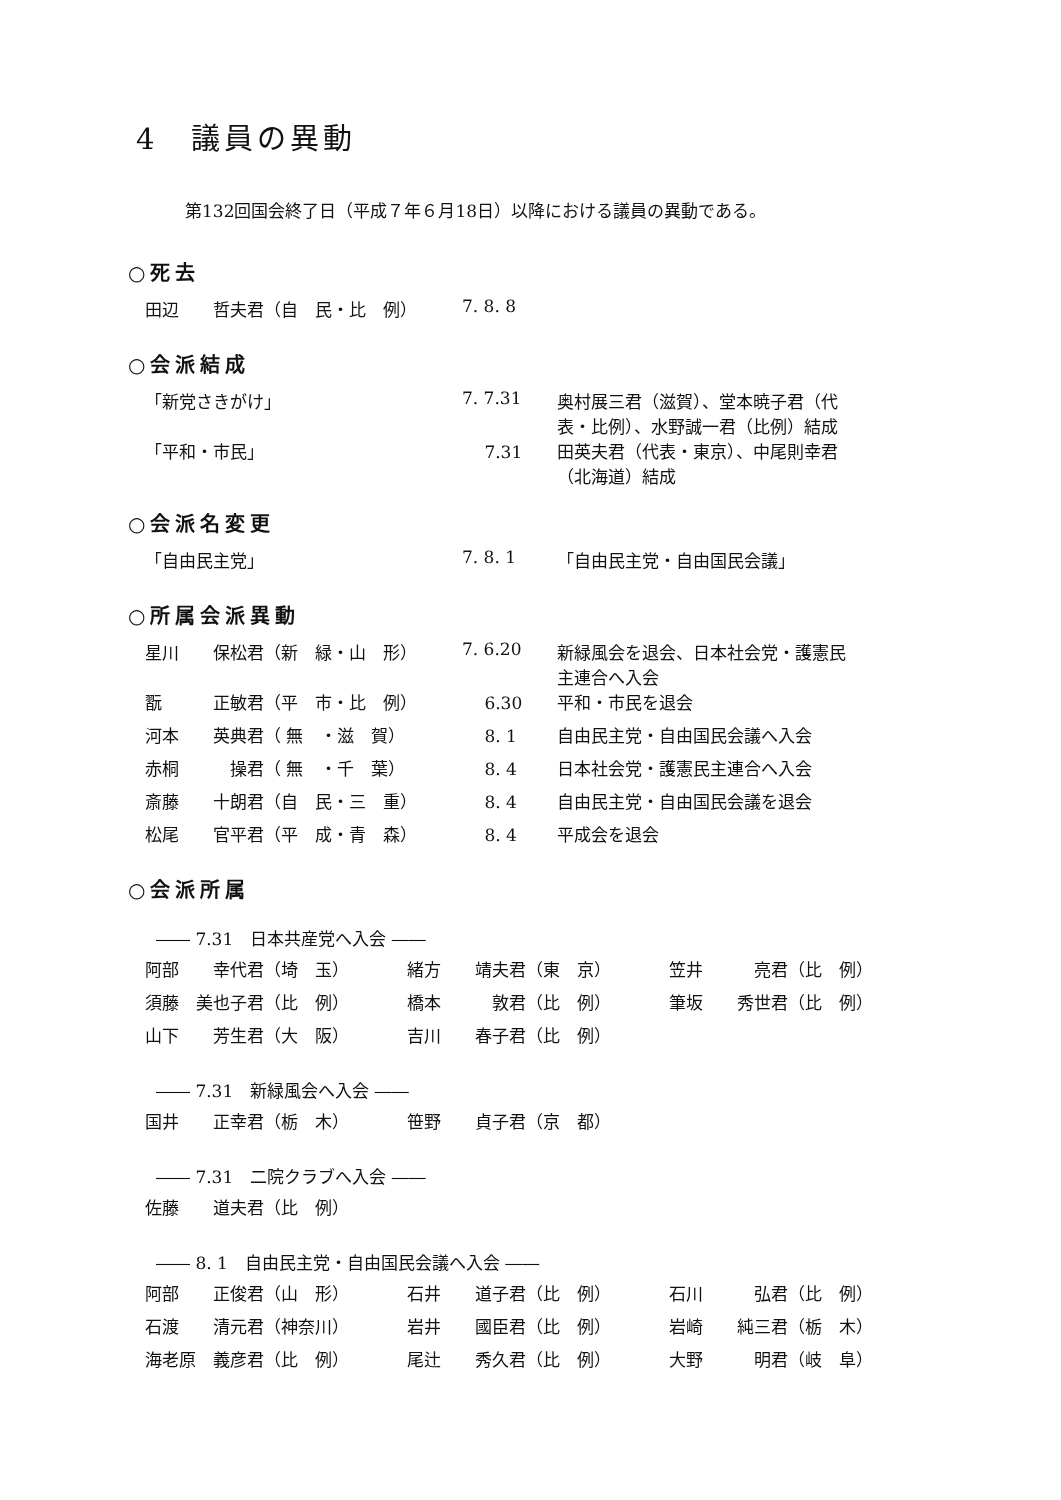4　議員の異動
第132回国会終了日（平成７年６月18日）以降における議員の異動である。
○死去
| 田辺 哲夫君（自 民・比 例） | 7. 8. 8 | |
○会派結成
| 「新党さきがけ」 | 7. 7.31 | 奥村展三君（滋賀）、堂本暁子君（代 表・比例）、水野誠一君（比例）結成 |
| 「平和・市民」 | 7.31 | 田英夫君（代表・東京）、中尾則幸君 （北海道）結成 |
○会派名変更
| 「自由民主党」 | 7. 8. 1 | 「自由民主党・自由国民会議」 |
○所属会派異動
| 星川 保松君（新 緑・山 形） | 7. 6.20 | 新緑風会を退会、日本社会党・護憲民 主連合へ入会 |
| 翫 正敏君（平 市・比 例） | 6.30 | 平和・市民を退会 |
| 河本 英典君（ 無 ・滋 賀） | 8. 1 | 自由民主党・自由国民会議へ入会 |
| 赤桐 操君（ 無 ・千 葉） | 8. 4 | 日本社会党・護憲民主連合へ入会 |
| 斎藤 十朗君（自 民・三 重） | 8. 4 | 自由民主党・自由国民会議を退会 |
| 松尾 官平君（平 成・青 森） | 8. 4 | 平成会を退会 |
○会派所属
―― 7.31　日本共産党へ入会 ――
| 阿部 幸代君（埼 玉） | 緒方 靖夫君（東 京） | 笠井 亮君（比 例） |
| 須藤 美也子君（比 例） | 橋本 敦君（比 例） | 筆坂 秀世君（比 例） |
| 山下 芳生君（大 阪） | 吉川 春子君（比 例） | |
―― 7.31　新緑風会へ入会 ――
| 国井 正幸君（栃 木） | 笹野 貞子君（京 都） |
―― 7.31　二院クラブへ入会 ――
| 佐藤 道夫君（比 例） |
―― 8. 1　自由民主党・自由国民会議へ入会 ――
| 阿部 正俊君（山 形） | 石井 道子君（比 例） | 石川 弘君（比 例） |
| 石渡 清元君（神奈川） | 岩井 國臣君（比 例） | 岩崎 純三君（栃 木） |
| 海老原 義彦君（比 例） | 尾辻 秀久君（比 例） | 大野 明君（岐 阜） |